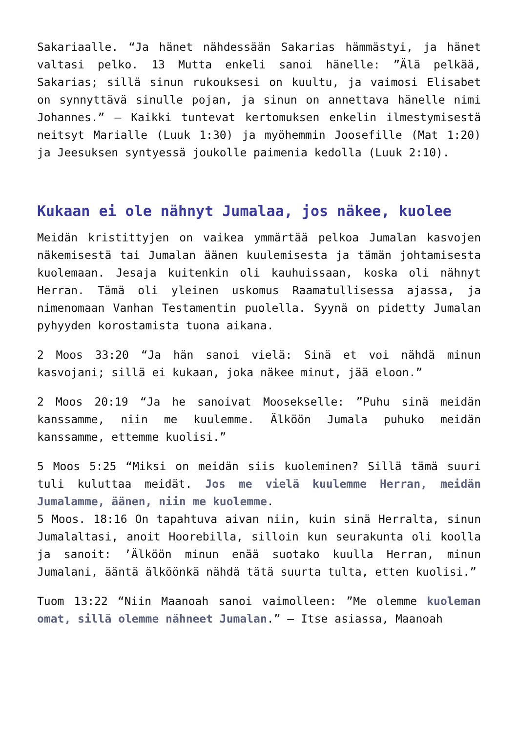Sakariaalle. “Ja hänet nähdessään Sakarias hämmästyi, ja hänet valtasi pelko. 13 Mutta enkeli sanoi hänelle: ”Älä pelkää, Sakarias; sillä sinun rukouksesi on kuultu, ja vaimosi Elisabet on synnyttävä sinulle pojan, ja sinun on annettava hänelle nimi Johannes.” – Kaikki tuntevat kertomuksen enkelin ilmestymisestä neitsyt Marialle (Luuk 1:30) ja myöhemmin Joosefille (Mat 1:20) ja Jeesuksen syntyessä joukolle paimenia kedolla (Luuk 2:10).
Kukaan ei ole nähnyt Jumalaa, jos näkee, kuolee
Meidän kristittyjen on vaikea ymmärtää pelkoa Jumalan kasvojen näkemisestä tai Jumalan äänen kuulemisesta ja tämän johtamisesta kuolemaan. Jesaja kuitenkin oli kauhuissaan, koska oli nähnyt Herran. Tämä oli yleinen uskomus Raamatullisessa ajassa, ja nimenomaan Vanhan Testamentin puolella. Syynä on pidetty Jumalan pyhyyden korostamista tuona aikana.
2 Moos 33:20 “Ja hän sanoi vielä: Sinä et voi nähdä minun kasvojani; sillä ei kukaan, joka näkee minut, jää eloon.”
2 Moos 20:19 “Ja he sanoivat Moosekselle: ”Puhu sinä meidän kanssamme, niin me kuulemme. Älköön Jumala puhuko meidän kanssamme, ettemme kuolisi.”
5 Moos 5:25 “Miksi on meidän siis kuoleminen? Sillä tämä suuri tuli kuluttaa meidät. Jos me vielä kuulemme Herran, meidän Jumalamme, äänen, niin me kuolemme.
5 Moos. 18:16 On tapahtuva aivan niin, kuin sinä Herralta, sinun Jumalaltasi, anoit Hoorebilla, silloin kun seurakunta oli koolla ja sanoit: ’Älköön minun enää suotako kuulla Herran, minun Jumalani, ääntä älköönkä nähdä tätä suurta tulta, etten kuolisi.”
Tuom 13:22 “Niin Maanoah sanoi vaimolleen: ”Me olemme kuoleman omat, sillä olemme nähneet Jumalan.” – Itse asiassa, Maanoah